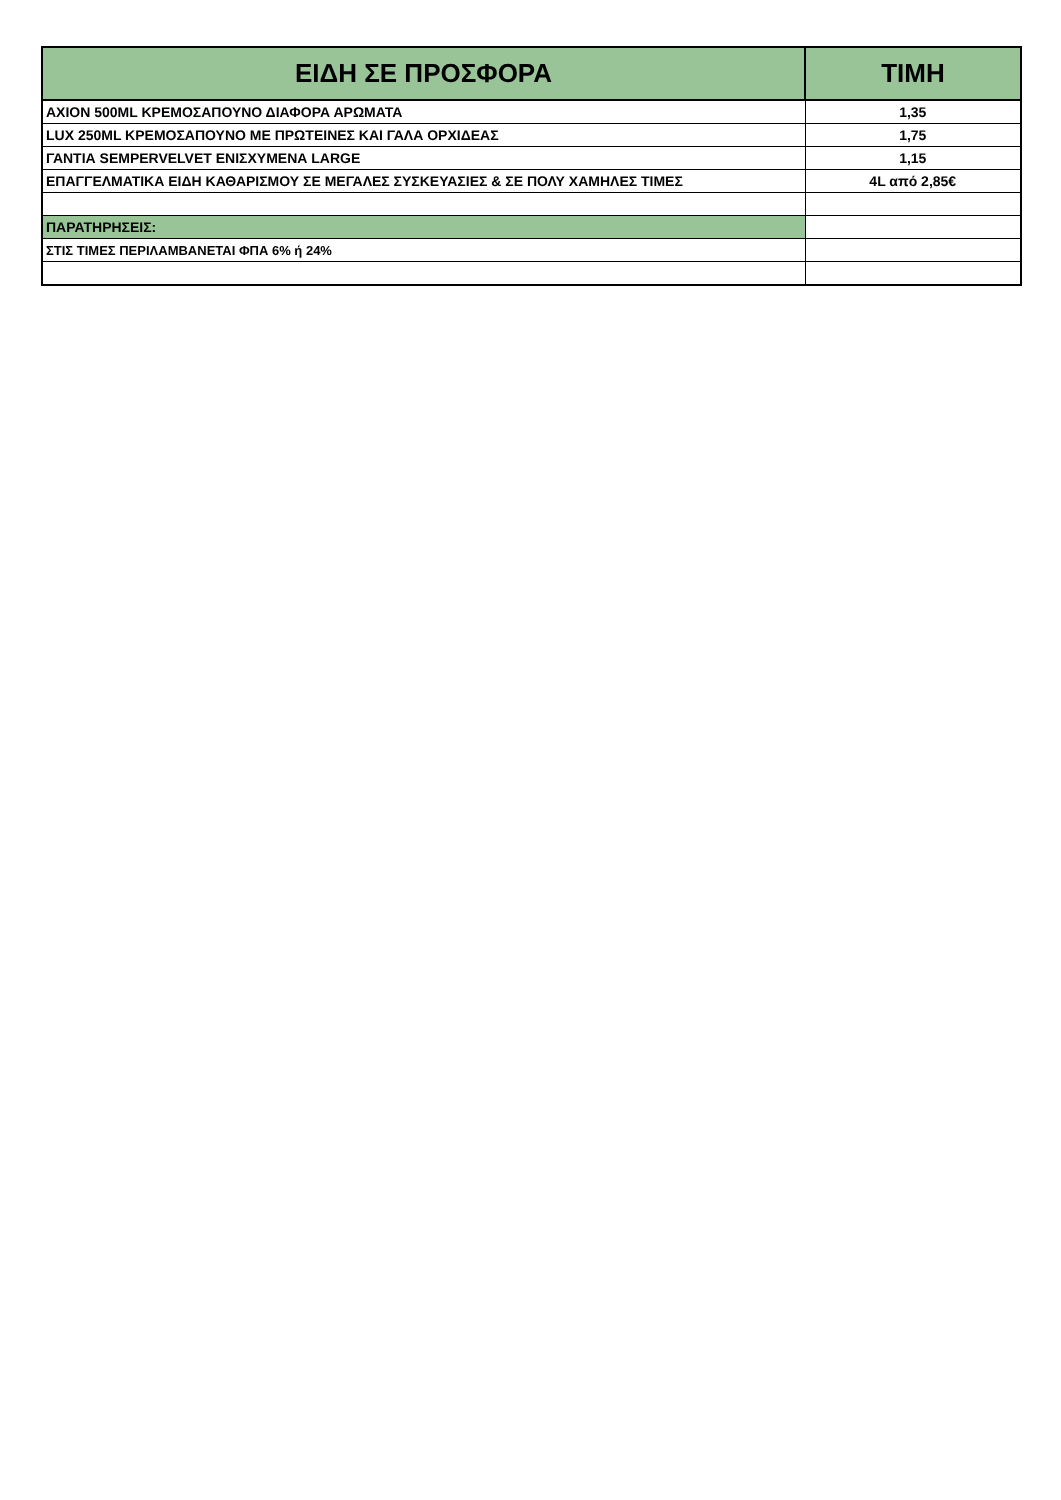| ΕΙΔΗ ΣΕ ΠΡΟΣΦΟΡΑ | ΤΙΜΗ |
| --- | --- |
| AXION 500ML ΚΡΕΜΟΣΑΠΟΥΝΟ ΔΙΑΦΟΡΑ ΑΡΩΜΑΤΑ | 1,35 |
| LUX 250ML ΚΡΕΜΟΣΑΠΟΥΝΟ ΜΕ ΠΡΩΤΕΙΝΕΣ ΚΑΙ ΓΑΛΑ ΟΡΧΙΔΕΑΣ | 1,75 |
| ΓΑΝΤΙΑ SEMPERVELVET ΕΝΙΣΧΥΜΕΝΑ LARGE | 1,15 |
| ΕΠΑΓΓΕΛΜΑΤΙΚΑ ΕΙΔΗ ΚΑΘΑΡΙΣΜΟΥ ΣΕ ΜΕΓΑΛΕΣ ΣΥΣΚΕΥΑΣΙΕΣ & ΣΕ ΠΟΛΥ ΧΑΜΗΛΕΣ ΤΙΜΕΣ | 4L από 2,85€ |
| ΠΑΡΑΤΗΡΗΣΕΙΣ: | |
| ΣΤΙΣ ΤΙΜΕΣ ΠΕΡΙΛΑΜΒΑΝΕΤΑΙ ΦΠΑ 6% ή 24% | |